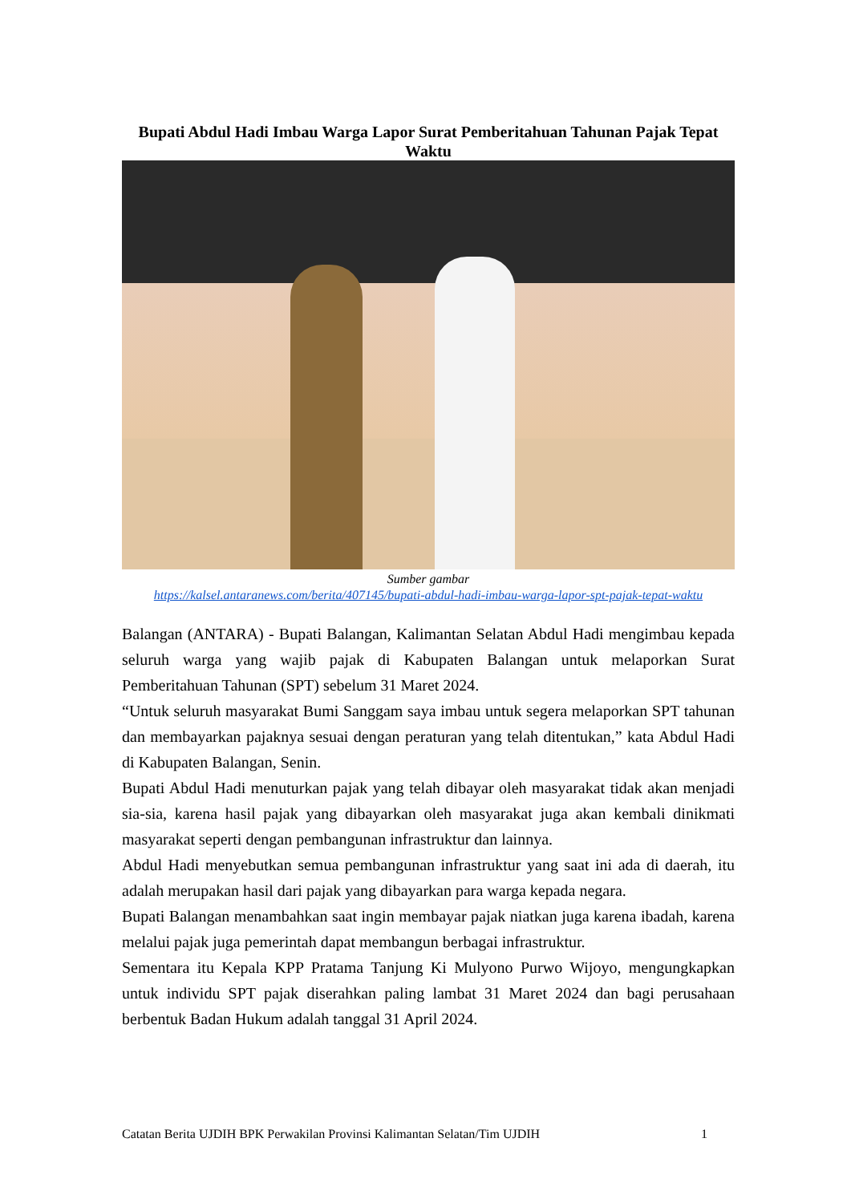Bupati Abdul Hadi Imbau Warga Lapor Surat Pemberitahuan Tahunan Pajak Tepat Waktu
Sumber gambar
https://kalsel.antaranews.com/berita/407145/bupati-abdul-hadi-imbau-warga-lapor-spt-pajak-tepat-waktu
Balangan (ANTARA) - Bupati Balangan, Kalimantan Selatan Abdul Hadi mengimbau kepada seluruh warga yang wajib pajak di Kabupaten Balangan untuk melaporkan Surat Pemberitahuan Tahunan (SPT) sebelum 31 Maret 2024.
“Untuk seluruh masyarakat Bumi Sanggam saya imbau untuk segera melaporkan SPT tahunan dan membayarkan pajaknya sesuai dengan peraturan yang telah ditentukan,” kata Abdul Hadi di Kabupaten Balangan, Senin.
Bupati Abdul Hadi menuturkan pajak yang telah dibayar oleh masyarakat tidak akan menjadi sia-sia, karena hasil pajak yang dibayarkan oleh masyarakat juga akan kembali dinikmati masyarakat seperti dengan pembangunan infrastruktur dan lainnya.
Abdul Hadi menyebutkan semua pembangunan infrastruktur yang saat ini ada di daerah, itu adalah merupakan hasil dari pajak yang dibayarkan para warga kepada negara.
Bupati Balangan menambahkan saat ingin membayar pajak niatkan juga karena ibadah, karena melalui pajak juga pemerintah dapat membangun berbagai infrastruktur.
Sementara itu Kepala KPP Pratama Tanjung Ki Mulyono Purwo Wijoyo, mengungkapkan untuk individu SPT pajak diserahkan paling lambat 31 Maret 2024 dan bagi perusahaan berbentuk Badan Hukum adalah tanggal 31 April 2024.
Catatan Berita UJDIH BPK Perwakilan Provinsi Kalimantan Selatan/Tim UJDIH 1